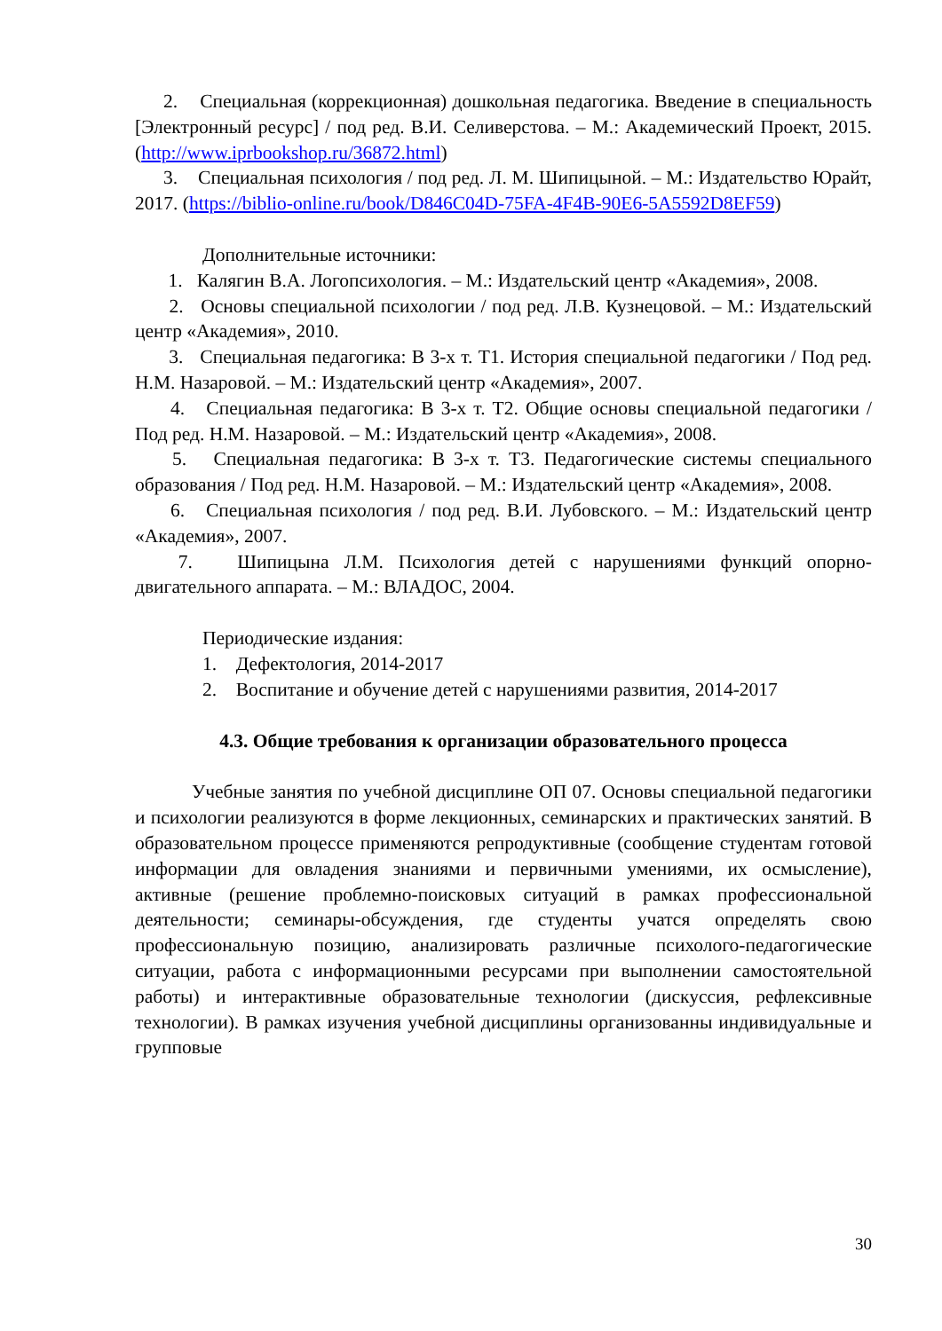2. Специальная (коррекционная) дошкольная педагогика. Введение в специальность [Электронный ресурс] / под ред. В.И. Селиверстова. – М.: Академический Проект, 2015. (http://www.iprbookshop.ru/36872.html)
3. Специальная психология / под ред. Л. М. Шипицыной. – М.: Издательство Юрайт, 2017. (https://biblio-online.ru/book/D846C04D-75FA-4F4B-90E6-5A5592D8EF59)
Дополнительные источники:
1. Калягин В.А. Логопсихология. – М.: Издательский центр «Академия», 2008.
2. Основы специальной психологии / под ред. Л.В. Кузнецовой. – М.: Издательский центр «Академия», 2010.
3. Специальная педагогика: В 3-х т. Т1. История специальной педагогики / Под ред. Н.М. Назаровой. – М.: Издательский центр «Академия», 2007.
4. Специальная педагогика: В 3-х т. Т2. Общие основы специальной педагогики / Под ред. Н.М. Назаровой. – М.: Издательский центр «Академия», 2008.
5. Специальная педагогика: В 3-х т. Т3. Педагогические системы специального образования / Под ред. Н.М. Назаровой. – М.: Издательский центр «Академия», 2008.
6. Специальная психология / под ред. В.И. Лубовского. – М.: Издательский центр «Академия», 2007.
7. Шипицына Л.М. Психология детей с нарушениями функций опорно-двигательного аппарата. – М.: ВЛАДОС, 2004.
Периодические издания:
1. Дефектология, 2014-2017
2. Воспитание и обучение детей с нарушениями развития, 2014-2017
4.3. Общие требования к организации образовательного процесса
Учебные занятия по учебной дисциплине ОП 07. Основы специальной педагогики и психологии реализуются в форме лекционных, семинарских и практических занятий. В образовательном процессе применяются репродуктивные (сообщение студентам готовой информации для овладения знаниями и первичными умениями, их осмысление), активные (решение проблемно-поисковых ситуаций в рамках профессиональной деятельности; семинары-обсуждения, где студенты учатся определять свою профессиональную позицию, анализировать различные психолого-педагогические ситуации, работа с информационными ресурсами при выполнении самостоятельной работы) и интерактивные образовательные технологии (дискуссия, рефлексивные технологии). В рамках изучения учебной дисциплины организованны индивидуальные и групповые
30